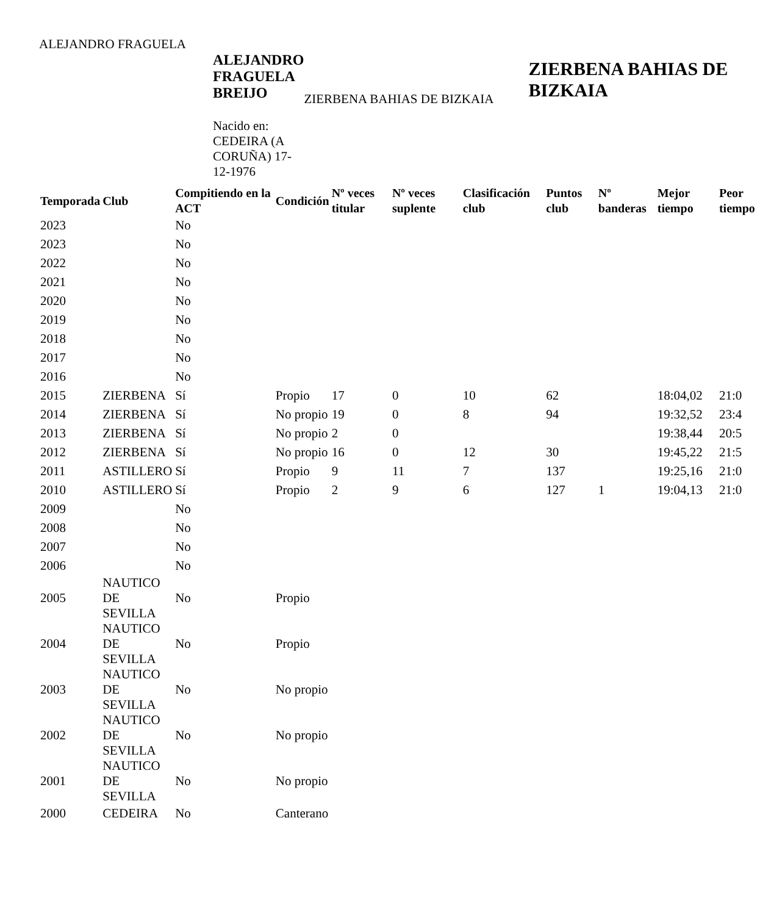ALEJANDRO FRAGUELA
ALEJANDRO FRAGUELA BREIJO
Nacido en: CEDEIRA (A CORUÑA) 17-12-1976
ZIERBENA BAHIAS DE BIZKAIA
ZIERBENA BAHIAS DE BIZKAIA
| Temporada | Club | Compitiendo en la ACT | Condición | Nº veces titular | Nº veces suplente | Clasificación club | Puntos club | Nº banderas | Mejor tiempo | Peor tiempo |
| --- | --- | --- | --- | --- | --- | --- | --- | --- | --- | --- |
| 2023 | | No | | | | | | | | |
| 2023 | | No | | | | | | | | |
| 2022 | | No | | | | | | | | |
| 2021 | | No | | | | | | | | |
| 2020 | | No | | | | | | | | |
| 2019 | | No | | | | | | | | |
| 2018 | | No | | | | | | | | |
| 2017 | | No | | | | | | | | |
| 2016 | | No | | | | | | | | |
| 2015 | ZIERBENA | Sí | Propio | 17 | 0 | 10 | 62 | | 18:04,02 | 21:0 |
| 2014 | ZIERBENA | Sí | No propio | 19 | 0 | 8 | 94 | | 19:32,52 | 23:4 |
| 2013 | ZIERBENA | Sí | No propio | 2 | 0 | | | | 19:38,44 | 20:5 |
| 2012 | ZIERBENA | Sí | No propio | 16 | 0 | 12 | 30 | | 19:45,22 | 21:5 |
| 2011 | ASTILLERO | Sí | Propio | 9 | 11 | 7 | 137 | | 19:25,16 | 21:0 |
| 2010 | ASTILLERO | Sí | Propio | 2 | 9 | 6 | 127 | 1 | 19:04,13 | 21:0 |
| 2009 | | No | | | | | | | | |
| 2008 | | No | | | | | | | | |
| 2007 | | No | | | | | | | | |
| 2006 | | No | | | | | | | | |
| 2005 | NAUTICO DE SEVILLA | No | Propio | | | | | | | |
| 2004 | NAUTICO DE SEVILLA | No | Propio | | | | | | | |
| 2003 | NAUTICO DE SEVILLA | No | No propio | | | | | | | |
| 2002 | NAUTICO DE SEVILLA | No | No propio | | | | | | | |
| 2001 | NAUTICO DE SEVILLA | No | No propio | | | | | | | |
| 2000 | CEDEIRA | No | Canterano | | | | | | | |